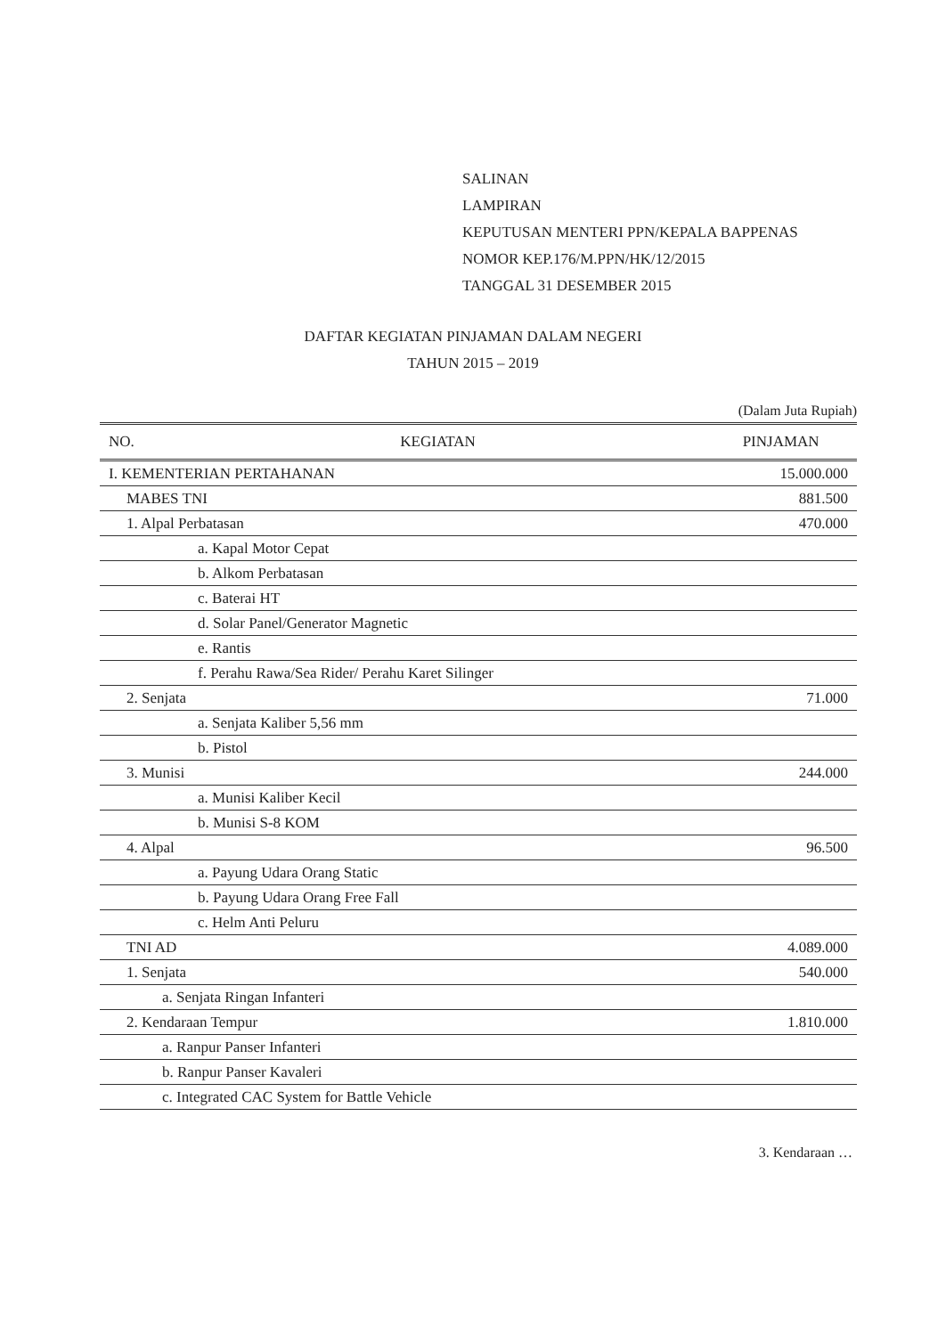SALINAN
LAMPIRAN
KEPUTUSAN MENTERI PPN/KEPALA BAPPENAS
NOMOR KEP.176/M.PPN/HK/12/2015
TANGGAL 31 DESEMBER 2015
DAFTAR KEGIATAN PINJAMAN DALAM NEGERI
TAHUN 2015 – 2019
(Dalam Juta Rupiah)
| NO. | KEGIATAN | PINJAMAN |
| --- | --- | --- |
| I. KEMENTERIAN PERTAHANAN | | 15.000.000 |
| MABES TNI | | 881.500 |
| 1. Alpal Perbatasan | | 470.000 |
| a. Kapal Motor Cepat | | |
| b. Alkom Perbatasan | | |
| c. Baterai HT | | |
| d. Solar Panel/Generator Magnetic | | |
| e. Rantis | | |
| f. Perahu Rawa/Sea Rider/ Perahu Karet Silinger | | |
| 2. Senjata | | 71.000 |
| a. Senjata Kaliber 5,56 mm | | |
| b. Pistol | | |
| 3. Munisi | | 244.000 |
| a. Munisi Kaliber Kecil | | |
| b. Munisi S-8 KOM | | |
| 4. Alpal | | 96.500 |
| a. Payung Udara Orang Static | | |
| b. Payung Udara Orang Free Fall | | |
| c. Helm Anti Peluru | | |
| TNI AD | | 4.089.000 |
| 1. Senjata | | 540.000 |
| a. Senjata Ringan Infanteri | | |
| 2. Kendaraan Tempur | | 1.810.000 |
| a. Ranpur Panser Infanteri | | |
| b. Ranpur Panser Kavaleri | | |
| c. Integrated CAC System for Battle Vehicle | | |
3. Kendaraan …